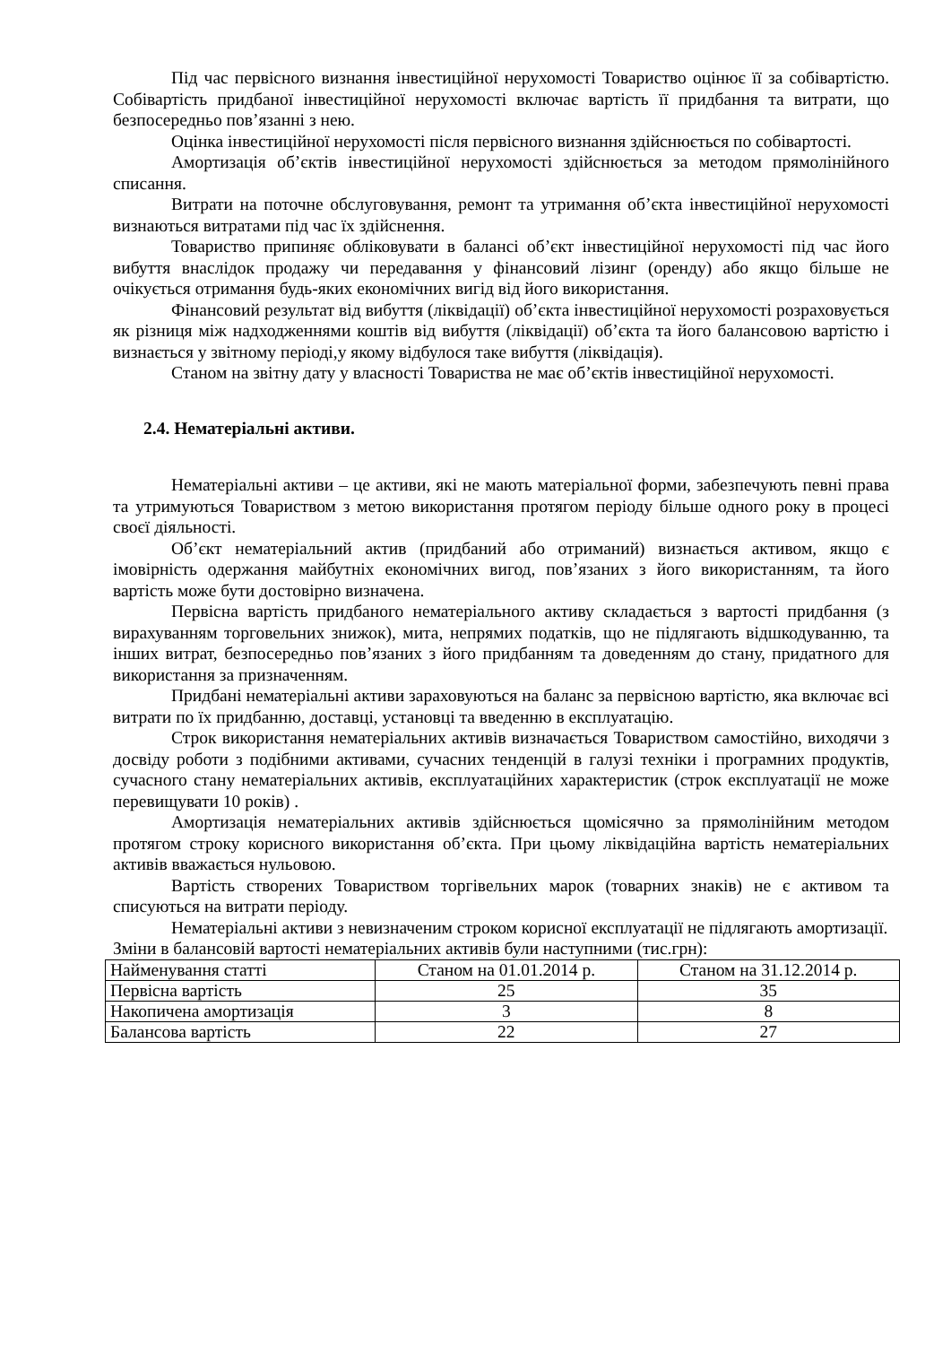Під час первісного визнання інвестиційної нерухомості Товариство оцінює її за собівартістю. Собівартість придбаної інвестиційної нерухомості включає вартість її придбання та витрати, що безпосередньо пов’язанні з нею.
Оцінка інвестиційної нерухомості після первісного визнання здійснюється по собівартості.
Амортизація об’єктів інвестиційної нерухомості здійснюється за методом прямолінійного списання.
Витрати на поточне обслуговування, ремонт та утримання об’єкта інвестиційної нерухомості визнаються витратами під час їх здійснення.
Товариство припиняє обліковувати в балансі об’єкт інвестиційної нерухомості під час його вибуття внаслідок продажу чи передавання у фінансовий лізинг (оренду) або якщо більше не очікується отримання будь-яких економічних вигід від його використання.
Фінансовий результат від вибуття (ліквідації) об’єкта інвестиційної нерухомості розраховується як різниця між надходженнями коштів від вибуття (ліквідації) об’єкта та його балансовою вартістю і визнається у звітному періоді,у якому відбулося таке вибуття (ліквідація).
Станом на звітну дату у власності Товариства не має об’єктів інвестиційної нерухомості.
2.4. Нематеріальні активи.
Нематеріальні активи – це активи, які не мають матеріальної форми, забезпечують певні права та утримуються Товариством з метою використання протягом періоду більше одного року в процесі своєї діяльності.
Об’єкт нематеріальний актив (придбаний або отриманий) визнається активом, якщо є імовірність одержання майбутніх економічних вигод, пов’язаних з його використанням, та його вартість може бути достовірно визначена.
Первісна вартість придбаного нематеріального активу складається з вартості придбання (з вирахуванням торговельних знижок), мита, непрямих податків, що не підлягають відшкодуванню, та інших витрат, безпосередньо пов’язаних з його придбанням та доведенням до стану, придатного для використання за призначенням.
Придбані нематеріальні активи зараховуються на баланс за первісною вартістю, яка включає всі витрати по їх придбанню, доставці, установці та введенню в експлуатацію.
Строк використання нематеріальних активів визначається Товариством самостійно, виходячи з досвіду роботи з подібними активами, сучасних тенденцій в галузі техніки і програмних продуктів, сучасного стану нематеріальних активів, експлуатаційних характеристик (строк експлуатації не може перевищувати 10 років) .
Амортизація нематеріальних активів здійснюється щомісячно за прямолінійним методом протягом строку корисного використання об’єкта. При цьому ліквідаційна вартість нематеріальних активів вважається нульовою.
Вартість створених Товариством торгівельних марок (товарних знаків) не є активом та списуються на витрати періоду.
Нематеріальні активи з невизначеним строком корисної експлуатації не підлягають амортизації.
Зміни в балансовій вартості нематеріальних активів були наступними (тис.грн):
| Найменування статті | Станом на 01.01.2014 р. | Станом на 31.12.2014 р. |
| Первісна вартість | 25 | 35 |
| Накопичена амортизація | 3 | 8 |
| Балансова вартість | 22 | 27 |